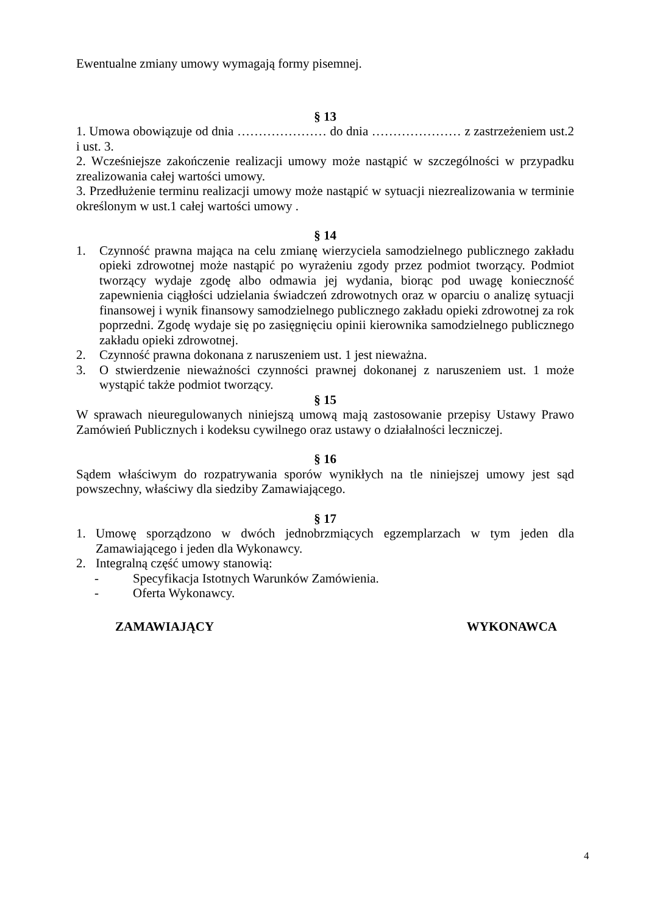Ewentualne zmiany umowy wymagają formy pisemnej.
§ 13
1. Umowa obowiązuje od dnia ………………… do dnia ………………… z zastrzeżeniem ust.2 i ust. 3.
2. Wcześniejsze zakończenie realizacji umowy może nastąpić w szczególności w przypadku zrealizowania całej wartości umowy.
3. Przedłużenie terminu realizacji umowy może nastąpić w sytuacji niezrealizowania w terminie określonym w ust.1 całej wartości umowy .
§ 14
1. Czynność prawna mająca na celu zmianę wierzyciela samodzielnego publicznego zakładu opieki zdrowotnej może nastąpić po wyrażeniu zgody przez podmiot tworzący. Podmiot tworzący wydaje zgodę albo odmawia jej wydania, biorąc pod uwagę konieczność zapewnienia ciągłości udzielania świadczeń zdrowotnych oraz w oparciu o analizę sytuacji finansowej i wynik finansowy samodzielnego publicznego zakładu opieki zdrowotnej za rok poprzedni. Zgodę wydaje się po zasięgnięciu opinii kierownika samodzielnego publicznego zakładu opieki zdrowotnej.
2. Czynność prawna dokonana z naruszeniem ust. 1 jest nieważna.
3. O stwierdzenie nieważności czynności prawnej dokonanej z naruszeniem ust. 1 może wystąpić także podmiot tworzący.
§ 15
W sprawach nieuregulowanych niniejszą umową mają zastosowanie przepisy Ustawy Prawo Zamówień Publicznych i kodeksu cywilnego oraz ustawy o działalności leczniczej.
§ 16
Sądem właściwym do rozpatrywania sporów wynikłych na tle niniejszej umowy jest sąd powszechny, właściwy dla siedziby Zamawiającego.
§ 17
1. Umowę sporządzono w dwóch jednobrzmiących egzemplarzach w tym jeden dla Zamawiającego i jeden dla Wykonawcy.
2. Integralną część umowy stanowią:
- Specyfikacja Istotnych Warunków Zamówienia.
- Oferta Wykonawcy.
ZAMAWIAJĄCY WYKONAWCA
4